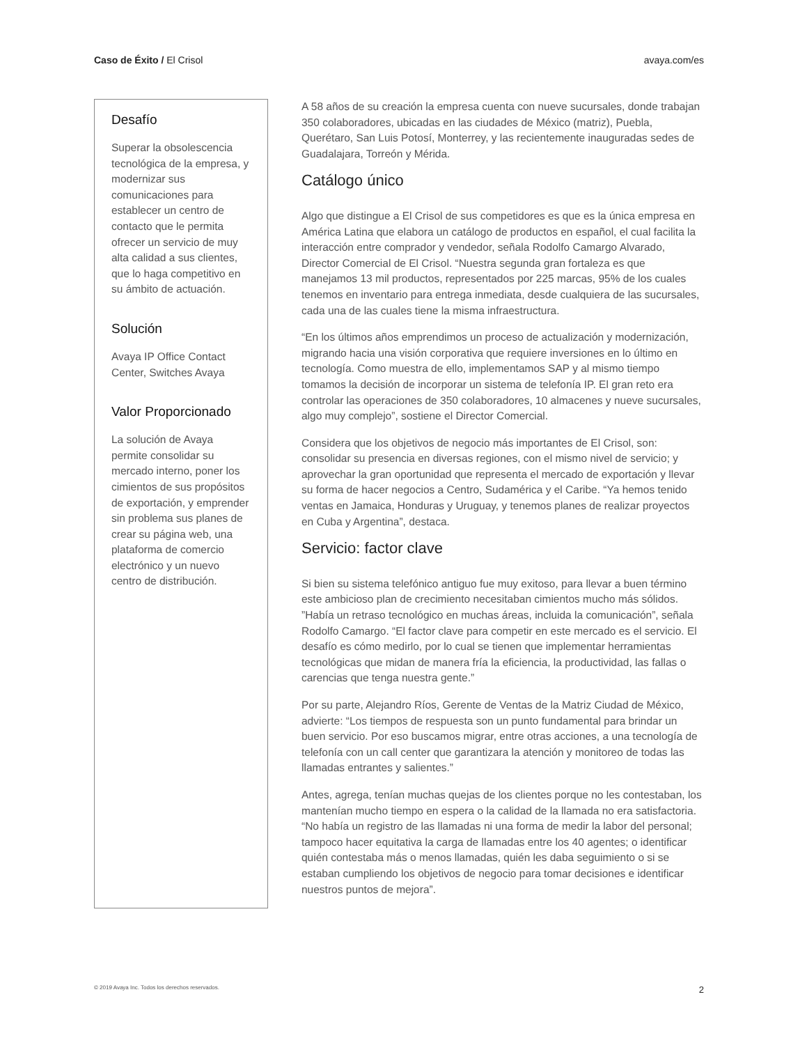Caso de Éxito / El Crisol avaya.com/es
Desafío
Superar la obsolescencia tecnológica de la empresa, y modernizar sus comunicaciones para establecer un centro de contacto que le permita ofrecer un servicio de muy alta calidad a sus clientes, que lo haga competitivo en su ámbito de actuación.
Solución
Avaya IP Office Contact Center, Switches Avaya
Valor Proporcionado
La solución de Avaya permite consolidar su mercado interno, poner los cimientos de sus propósitos de exportación, y emprender sin problema sus planes de crear su página web, una plataforma de comercio electrónico y un nuevo centro de distribución.
A 58 años de su creación la empresa cuenta con nueve sucursales, donde trabajan 350 colaboradores, ubicadas en las ciudades de México (matriz), Puebla, Querétaro, San Luis Potosí, Monterrey, y las recientemente inauguradas sedes de Guadalajara, Torreón y Mérida.
Catálogo único
Algo que distingue a El Crisol de sus competidores es que es la única empresa en América Latina que elabora un catálogo de productos en español, el cual facilita la interacción entre comprador y vendedor, señala Rodolfo Camargo Alvarado, Director Comercial de El Crisol. “Nuestra segunda gran fortaleza es que manejamos 13 mil productos, representados por 225 marcas, 95% de los cuales tenemos en inventario para entrega inmediata, desde cualquiera de las sucursales, cada una de las cuales tiene la misma infraestructura.
“En los últimos años emprendimos un proceso de actualización y modernización, migrando hacia una visión corporativa que requiere inversiones en lo último en tecnología. Como muestra de ello, implementamos SAP y al mismo tiempo tomamos la decisión de incorporar un sistema de telefonía IP. El gran reto era controlar las operaciones de 350 colaboradores, 10 almacenes y nueve sucursales, algo muy complejo”, sostiene el Director Comercial.
Considera que los objetivos de negocio más importantes de El Crisol, son: consolidar su presencia en diversas regiones, con el mismo nivel de servicio; y aprovechar la gran oportunidad que representa el mercado de exportación y llevar su forma de hacer negocios a Centro, Sudamérica y el Caribe. “Ya hemos tenido ventas en Jamaica, Honduras y Uruguay, y tenemos planes de realizar proyectos en Cuba y Argentina”, destaca.
Servicio: factor clave
Si bien su sistema telefónico antiguo fue muy exitoso, para llevar a buen término este ambicioso plan de crecimiento necesitaban cimientos mucho más sólidos. ”Había un retraso tecnológico en muchas áreas, incluida la comunicación”, señala Rodolfo Camargo. “El factor clave para competir en este mercado es el servicio. El desafío es cómo medirlo, por lo cual se tienen que implementar herramientas tecnológicas que midan de manera fría la eficiencia, la productividad, las fallas o carencias que tenga nuestra gente.”
Por su parte, Alejandro Ríos, Gerente de Ventas de la Matriz Ciudad de México, advierte: “Los tiempos de respuesta son un punto fundamental para brindar un buen servicio. Por eso buscamos migrar, entre otras acciones, a una tecnología de telefonía con un call center que garantizara la atención y monitoreo de todas las llamadas entrantes y salientes.”
Antes, agrega, tenían muchas quejas de los clientes porque no les contestaban, los mantenían mucho tiempo en espera o la calidad de la llamada no era satisfactoria. “No había un registro de las llamadas ni una forma de medir la labor del personal; tampoco hacer equitativa la carga de llamadas entre los 40 agentes; o identificar quién contestaba más o menos llamadas, quién les daba seguimiento o si se estaban cumpliendo los objetivos de negocio para tomar decisiones e identificar nuestros puntos de mejora”.
© 2019 Avaya Inc. Todos los derechos reservados. 2